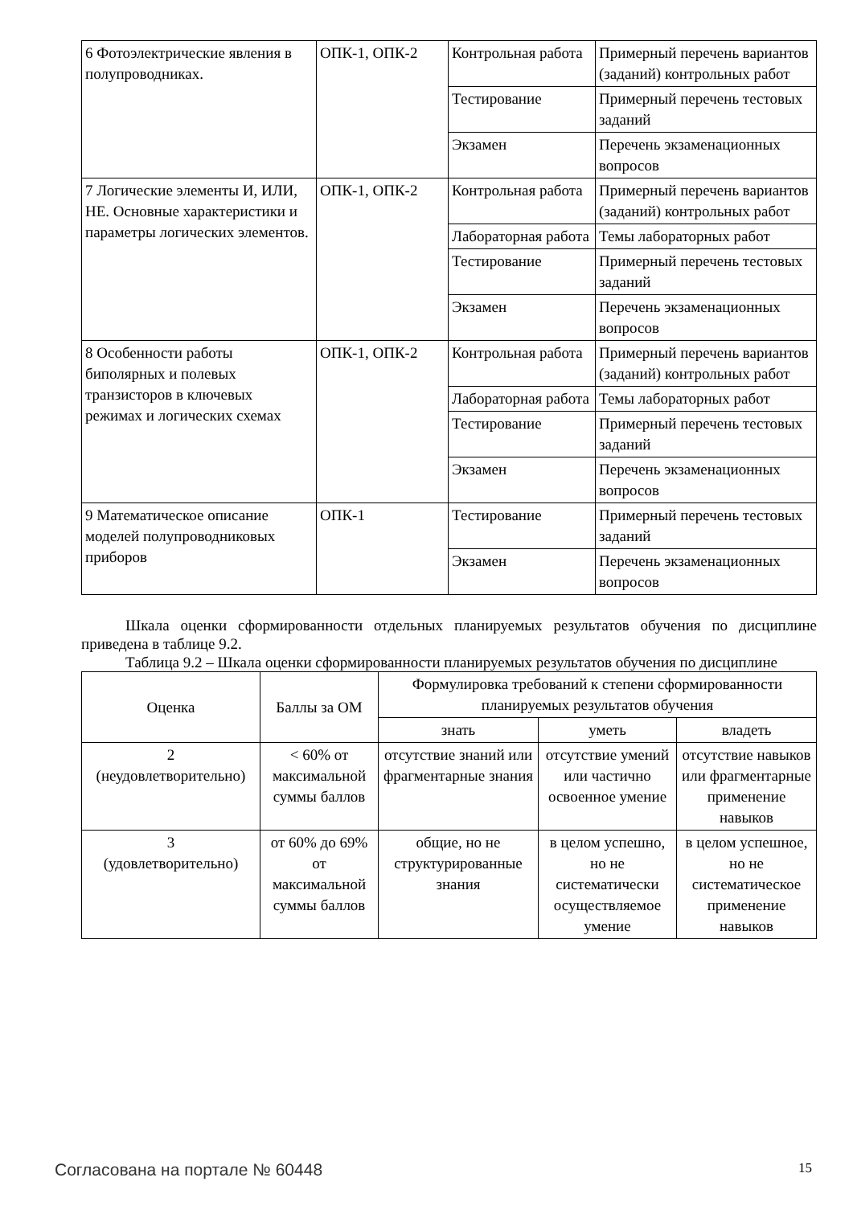| 6 Фотоэлектрические явления в полупроводниках. | ОПК-1, ОПК-2 | Контрольная работа | Примерный перечень вариантов (заданий) контрольных работ |
| | | Тестирование | Примерный перечень тестовых заданий |
| | | Экзамен | Перечень экзаменационных вопросов |
| 7 Логические элементы И, ИЛИ, НЕ. Основные характеристики и параметры логических элементов. | ОПК-1, ОПК-2 | Контрольная работа | Примерный перечень вариантов (заданий) контрольных работ |
| | | Лабораторная работа | Темы лабораторных работ |
| | | Тестирование | Примерный перечень тестовых заданий |
| | | Экзамен | Перечень экзаменационных вопросов |
| 8 Особенности работы биполярных и полевых транзисторов в ключевых режимах и логических схемах | ОПК-1, ОПК-2 | Контрольная работа | Примерный перечень вариантов (заданий) контрольных работ |
| | | Лабораторная работа | Темы лабораторных работ |
| | | Тестирование | Примерный перечень тестовых заданий |
| | | Экзамен | Перечень экзаменационных вопросов |
| 9 Математическое описание моделей полупроводниковых приборов | ОПК-1 | Тестирование | Примерный перечень тестовых заданий |
| | | Экзамен | Перечень экзаменационных вопросов |
Шкала оценки сформированности отдельных планируемых результатов обучения по дисциплине приведена в таблице 9.2.
Таблица 9.2 – Шкала оценки сформированности планируемых результатов обучения по дисциплине
| Оценка | Баллы за ОМ | Формулировка требований к степени сформированности планируемых результатов обучения | | |
| --- | --- | --- | --- | --- |
| | | знать | уметь | владеть |
| 2 (неудовлетворительно) | < 60% от максимальной суммы баллов | отсутствие знаний или фрагментарные знания | отсутствие умений или частично освоенное умение | отсутствие навыков или фрагментарные применение навыков |
| 3 (удовлетворительно) | от 60% до 69% от максимальной суммы баллов | общие, но не структурированные знания | в целом успешно, но не систематически осуществляемое умение | в целом успешное, но не систематическое применение навыков |
Согласована на портале № 60448 15